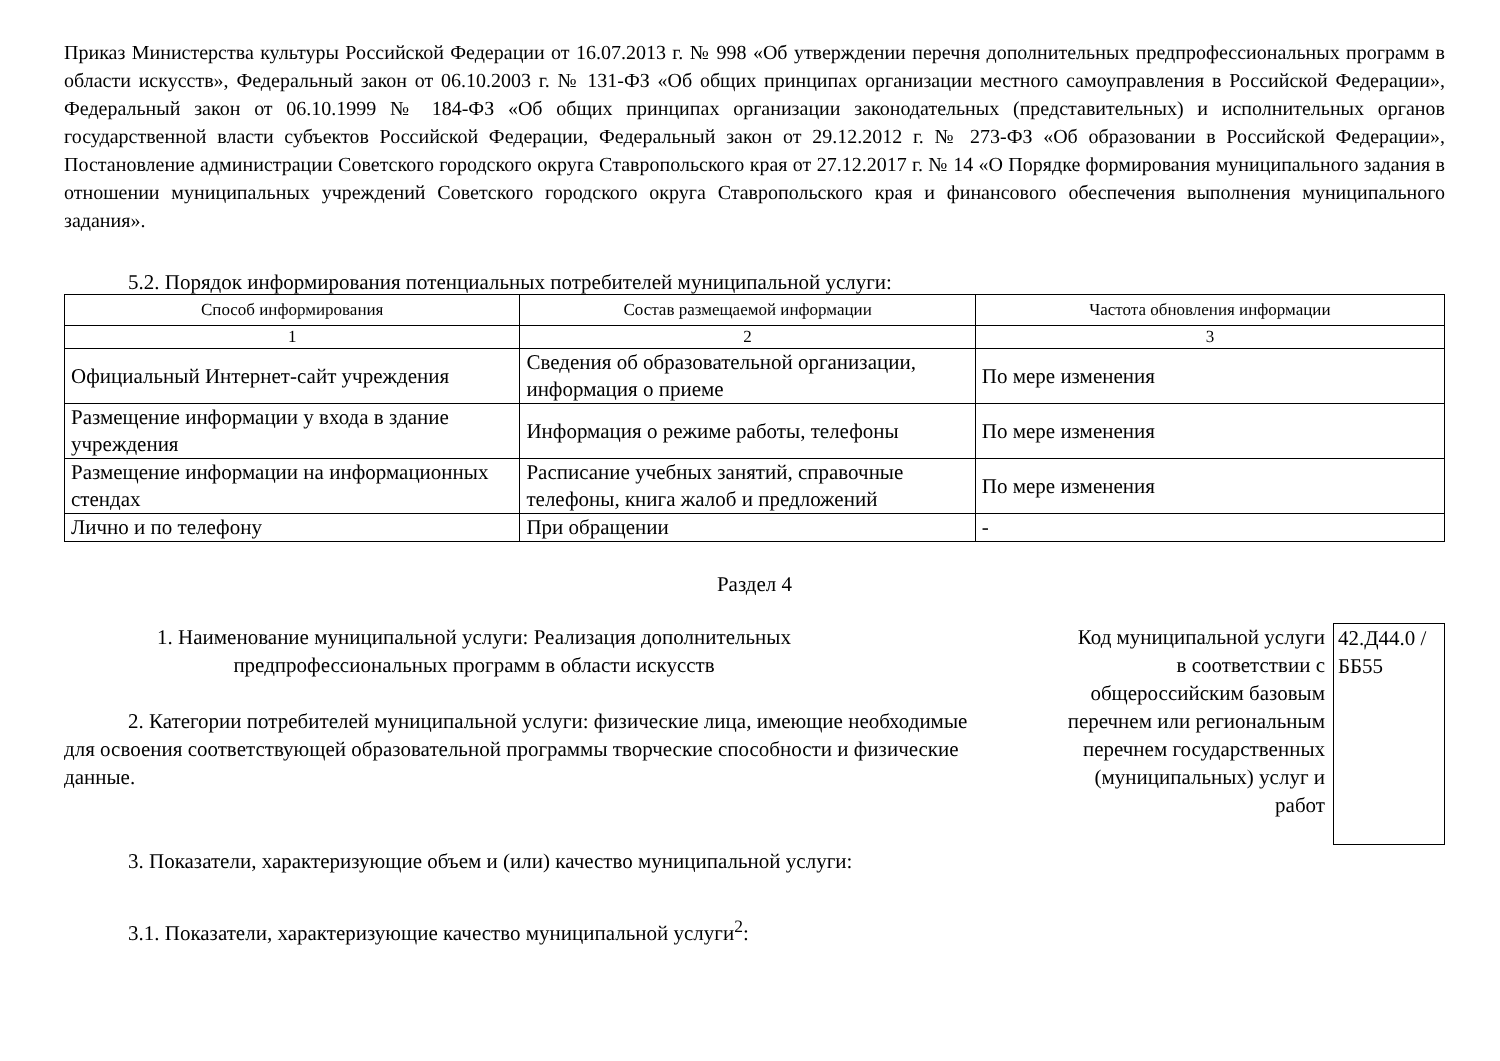Приказ Министерства культуры Российской Федерации от 16.07.2013 г. № 998 «Об утверждении перечня дополнительных предпрофессиональных программ в области искусств», Федеральный закон от 06.10.2003 г. № 131-ФЗ «Об общих принципах организации местного самоуправления в Российской Федерации», Федеральный закон от 06.10.1999 № 184-ФЗ «Об общих принципах организации законодательных (представительных) и исполнительных органов государственной власти субъектов Российской Федерации, Федеральный закон от 29.12.2012 г. № 273-ФЗ «Об образовании в Российской Федерации», Постановление администрации Советского городского округа Ставропольского края от 27.12.2017 г. № 14 «О Порядке формирования муниципального задания в отношении муниципальных учреждений Советского городского округа Ставропольского края и финансового обеспечения выполнения муниципального задания».
5.2. Порядок информирования потенциальных потребителей муниципальной услуги:
| Способ информирования | Состав размещаемой информации | Частота обновления информации |
| --- | --- | --- |
| 1 | 2 | 3 |
| Официальный Интернет-сайт учреждения | Сведения об образовательной организации, информация о приеме | По мере изменения |
| Размещение информации у входа в здание учреждения | Информация о режиме работы, телефоны | По мере изменения |
| Размещение информации на информационных стендах | Расписание учебных занятий, справочные телефоны, книга жалоб и предложений | По мере изменения |
| Лично и по телефону | При обращении | - |
Раздел 4
1. Наименование муниципальной услуги: Реализация дополнительных предпрофессиональных программ в области искусств
2. Категории потребителей муниципальной услуги: физические лица, имеющие необходимые для освоения соответствующей образовательной программы творческие способности и физические данные.
3. Показатели, характеризующие объем и (или) качество муниципальной услуги:
3.1. Показатели, характеризующие качество муниципальной услуги<sup>2</sup>:
Код муниципальной услуги в соответствии с общероссийским базовым перечнем или региональным перечнем государственных (муниципальных) услуг и работ
42.Д44.0 /ББ55